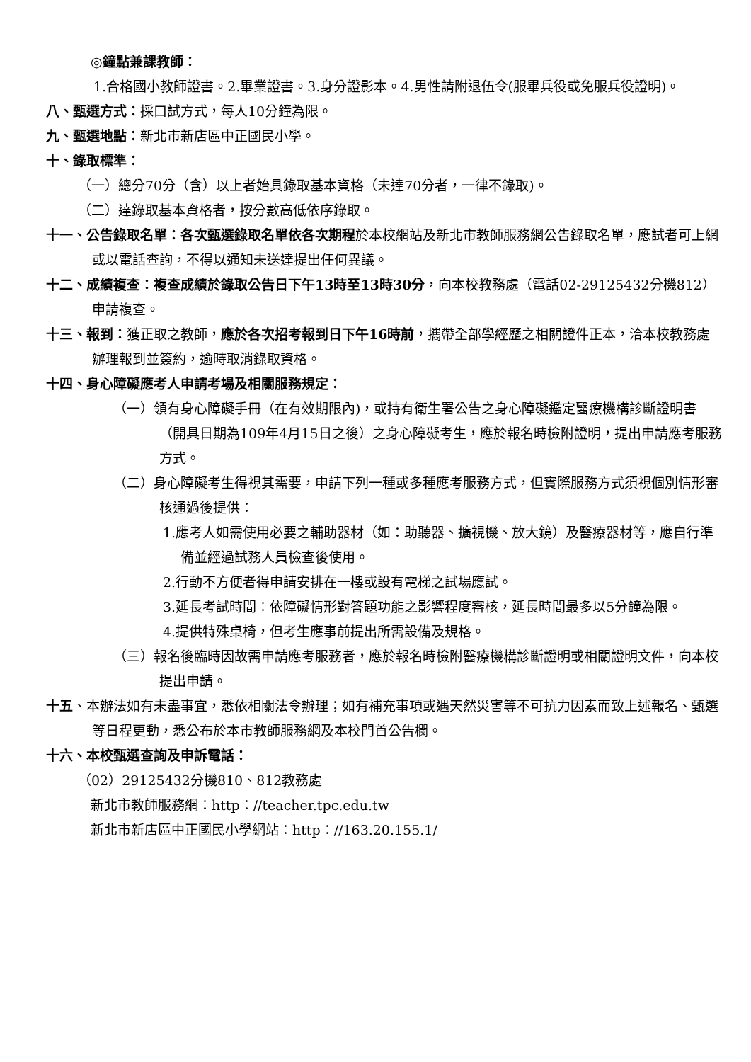◎鐘點兼課教師：
1.合格國小教師證書。2.畢業證書。3.身分證影本。4.男性請附退伍令(服畢兵役或免服兵役證明)。
八、甄選方式：採口試方式，每人10分鐘為限。
九、甄選地點：新北市新店區中正國民小學。
十、錄取標準：
（一）總分70分（含）以上者始具錄取基本資格（未達70分者，一律不錄取)。
（二）達錄取基本資格者，按分數高低依序錄取。
十一、公告錄取名單：各次甄選錄取名單依各次期程於本校網站及新北市教師服務網公告錄取名單，應試者可上網或以電話查詢，不得以通知未送達提出任何異議。
十二、成績複查：複查成績於錄取公告日下午13時至13時30分，向本校教務處（電話02-29125432分機812）申請複查。
十三、報到：獲正取之教師，應於各次招考報到日下午16時前，攜帶全部學經歷之相關證件正本，洽本校教務處辦理報到並簽約，逾時取消錄取資格。
十四、身心障礙應考人申請考場及相關服務規定：
（一）領有身心障礙手冊（在有效期限內)，或持有衛生署公告之身心障礙鑑定醫療機構診斷證明書（開具日期為109年4月15日之後）之身心障礙考生，應於報名時檢附證明，提出申請應考服務方式。
（二）身心障礙考生得視其需要，申請下列一種或多種應考服務方式，但實際服務方式須視個別情形審核通過後提供：
1.應考人如需使用必要之輔助器材（如：助聽器、擴視機、放大鏡）及醫療器材等，應自行準備並經過試務人員檢查後使用。
2.行動不方便者得申請安排在一樓或設有電梯之試場應試。
3.延長考試時間：依障礙情形對答題功能之影響程度審核，延長時間最多以5分鐘為限。
4.提供特殊桌椅，但考生應事前提出所需設備及規格。
（三）報名後臨時因故需申請應考服務者，應於報名時檢附醫療機構診斷證明或相關證明文件，向本校提出申請。
十五、本辦法如有未盡事宜，悉依相關法令辦理；如有補充事項或遇天然災害等不可抗力因素而致上述報名、甄選等日程更動，悉公布於本市教師服務網及本校門首公告欄。
十六、本校甄選查詢及申訴電話：
（02）29125432分機810、812教務處
新北市教師服務網：http：//teacher.tpc.edu.tw
新北市新店區中正國民小學網站：http：//163.20.155.1/